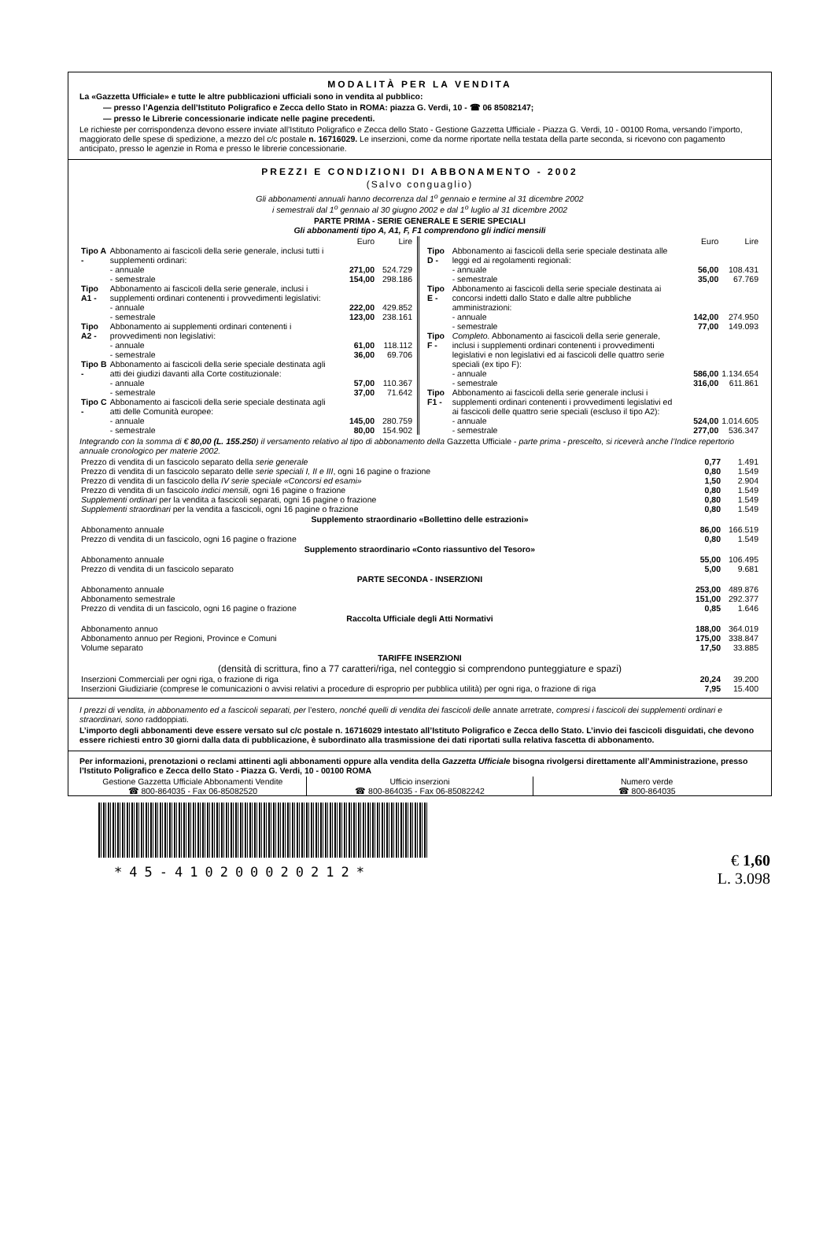MODALITÀ PER LA VENDITA
La «Gazzetta Ufficiale» e tutte le altre pubblicazioni ufficiali sono in vendita al pubblico:
— presso l’Agenzia dell’Istituto Poligrafico e Zecca dello Stato in ROMA: piazza G. Verdi, 10 - ☎ 06 85082147;
— presso le Librerie concessionarie indicate nelle pagine precedenti.
Le richieste per corrispondenza devono essere inviate all’Istituto Poligrafico e Zecca dello Stato - Gestione Gazzetta Ufficiale - Piazza G. Verdi, 10 - 00100 Roma, versando l’importo, maggiorato delle spese di spedizione, a mezzo del c/c postale n. 16716029. Le inserzioni, come da norme riportate nella testata della parte seconda, si ricevono con pagamento anticipato, presso le agenzie in Roma e presso le librerie concessionarie.
PREZZI E CONDIZIONI DI ABBONAMENTO - 2002
(Salvo conguaglio)
Gli abbonamenti annuali hanno decorrenza dal 1<sup>o</sup> gennaio e termine al 31 dicembre 2002
i semestrali dal 1<sup>o</sup> gennaio al 30 giugno 2002 e dal 1<sup>o</sup> luglio al 31 dicembre 2002
PARTE PRIMA - SERIE GENERALE E SERIE SPECIALI
Gli abbonamenti tipo A, A1, F, F1 comprendono gli indici mensili
| | | Euro | Lire |
| Tipo A - | Abbonamento ai fascicoli della serie generale, inclusi tutti i supplementi ordinari: | | |
| | - annuale | 271,00 | 524.729 |
| | - semestrale | 154,00 | 298.186 |
| Tipo A1 - | Abbonamento ai fascicoli della serie generale, inclusi i supplementi ordinari contenenti i provvedimenti legislativi: | | |
| | - annuale | 222,00 | 429.852 |
| | - semestrale | 123,00 | 238.161 |
| Tipo A2 - | Abbonamento ai supplementi ordinari contenenti i provvedimenti non legislativi: | | |
| | - annuale | 61,00 | 118.112 |
| | - semestrale | 36,00 | 69.706 |
| Tipo B - | Abbonamento ai fascicoli della serie speciale destinata agli atti dei giudizi davanti alla Corte costituzionale: | | |
| | - annuale | 57,00 | 110.367 |
| | - semestrale | 37,00 | 71.642 |
| Tipo C - | Abbonamento ai fascicoli della serie speciale destinata agli atti delle Comunità europee: | | |
| | - annuale | 145,00 | 280.759 |
| | - semestrale | 80,00 | 154.902 |
| | | Euro | Lire |
| Tipo D - | Abbonamento ai fascicoli della serie speciale destinata alle leggi ed ai regolamenti regionali: | | |
| | - annuale | 56,00 | 108.431 |
| | - semestrale | 35,00 | 67.769 |
| Tipo E - | Abbonamento ai fascicoli della serie speciale destinata ai concorsi indetti dallo Stato e dalle altre pubbliche amministrazioni: | | |
| | - annuale | 142,00 | 274.950 |
| | - semestrale | 77,00 | 149.093 |
| Tipo F - | Completo. Abbonamento ai fascicoli della serie generale, inclusi i supplementi ordinari contenenti i provvedimenti legislativi e non legislativi ed ai fascicoli delle quattro serie speciali (ex tipo F): | | |
| | - annuale | 586,00 | 1.134.654 |
| | - semestrale | 316,00 | 611.861 |
| Tipo F1 - | Abbonamento ai fascicoli della serie generale inclusi i supplementi ordinari contenenti i provvedimenti legislativi ed ai fascicoli delle quattro serie speciali (escluso il tipo A2): | | |
| | - annuale | 524,00 | 1.014.605 |
| | - semestrale | 277,00 | 536.347 |
Integrando con la somma di € 80,00 (L. 155.250) il versamento relativo al tipo di abbonamento della Gazzetta Ufficiale - parte prima - prescelto, si riceverà anche l’Indice repertorio annuale cronologico per materie 2002.
| Prezzo di vendita di un fascicolo separato della serie generale | 0,77 | 1.491 |
| Prezzo di vendita di un fascicolo separato delle serie speciali I, II e III , ogni 16 pagine o frazione | 0,80 | 1.549 |
| Prezzo di vendita di un fascicolo della IV serie speciale «Concorsi ed esami» | 1,50 | 2.904 |
| Prezzo di vendita di un fascicolo indici mensili, ogni 16 pagine o frazione | 0,80 | 1.549 |
| Supplementi ordinari per la vendita a fascicoli separati, ogni 16 pagine o frazione | 0,80 | 1.549 |
| Supplementi straordinari per la vendita a fascicoli, ogni 16 pagine o frazione | 0,80 | 1.549 |
| Supplemento straordinario «Bollettino delle estrazioni» | | |
| Abbonamento annuale | 86,00 | 166.519 |
| Prezzo di vendita di un fascicolo, ogni 16 pagine o frazione | 0,80 | 1.549 |
| Supplemento straordinario «Conto riassuntivo del Tesoro» | | |
| Abbonamento annuale | 55,00 | 106.495 |
| Prezzo di vendita di un fascicolo separato | 5,00 | 9.681 |
| PARTE SECONDA - INSERZIONI | | |
| Abbonamento annuale | 253,00 | 489.876 |
| Abbonamento semestrale | 151,00 | 292.377 |
| Prezzo di vendita di un fascicolo, ogni 16 pagine o frazione | 0,85 | 1.646 |
| Raccolta Ufficiale degli Atti Normativi | | |
| Abbonamento annuo | 188,00 | 364.019 |
| Abbonamento annuo per Regioni, Province e Comuni | 175,00 | 338.847 |
| Volume separato | 17,50 | 33.885 |
| TARIFFE INSERZIONI | | |
| (densità di scrittura, fino a 77 caratteri/riga, nel conteggio si comprendono punteggiature e spazi) | | |
| Inserzioni Commerciali per ogni riga, o frazione di riga | 20,24 | 39.200 |
| Inserzioni Giudiziarie (comprese le comunicazioni o avvisi relativi a procedure di esproprio per pubblica utilità) per ogni riga, o frazione di riga | 7,95 | 15.400 |
I prezzi di vendita, in abbonamento ed a fascicoli separati, per l’estero, nonché quelli di vendita dei fascicoli delle annate arretrate, compresi i fascicoli dei supplementi ordinari e straordinari, sono raddoppiati.
L’importo degli abbonamenti deve essere versato sul c/c postale n. 16716029 intestato all’Istituto Poligrafico e Zecca dello Stato. L’invio dei fascicoli disguidati, che devono essere richiesti entro 30 giorni dalla data di pubblicazione, è subordinato alla trasmissione dei dati riportati sulla relativa fascetta di abbonamento.
Per informazioni, prenotazioni o reclami attinenti agli abbonamenti oppure alla vendita della Gazzetta Ufficiale bisogna rivolgersi direttamente all’Amministrazione, presso l’Istituto Poligrafico e Zecca dello Stato - Piazza G. Verdi, 10 - 00100 ROMA
Gestione Gazzetta Ufficiale Abbonamenti Vendite
☎ 800-864035 - Fax 06-85082520
Ufficio inserzioni
☎ 800-864035 - Fax 06-85082242
Numero verde
☎ 800-864035
*45-410200020212*
€ 1,60
L. 3.098